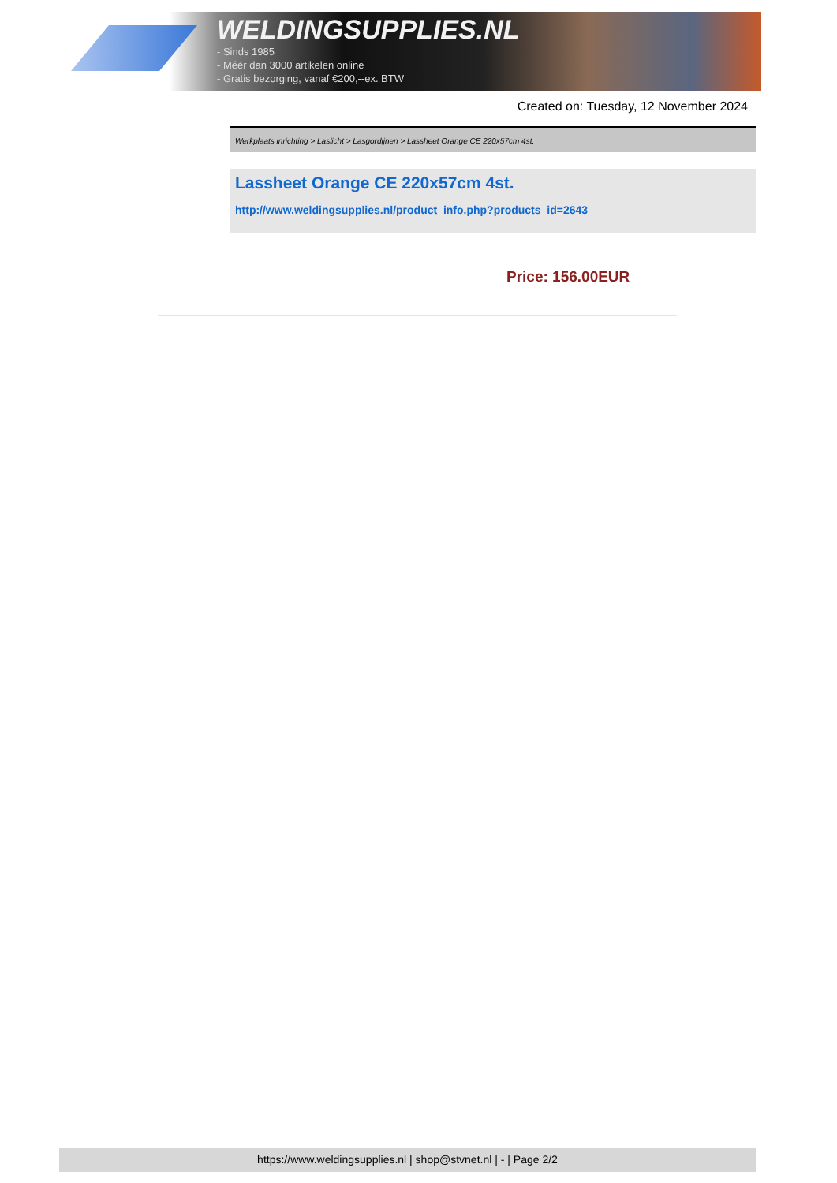WELDINGSUPPLIES.NL
- Sinds 1985
- Méér dan 3000 artikelen online
- Gratis bezorging, vanaf €200,--ex. BTW
Created on: Tuesday, 12 November 2024
Werkplaats inrichting > Laslicht > Lasgordijnen > Lassheet Orange CE 220x57cm 4st.
Lassheet Orange CE 220x57cm 4st.
http://www.weldingsupplies.nl/product_info.php?products_id=2643
Price: 156.00EUR
https://www.weldingsupplies.nl | shop@stvnet.nl | - | Page 2/2